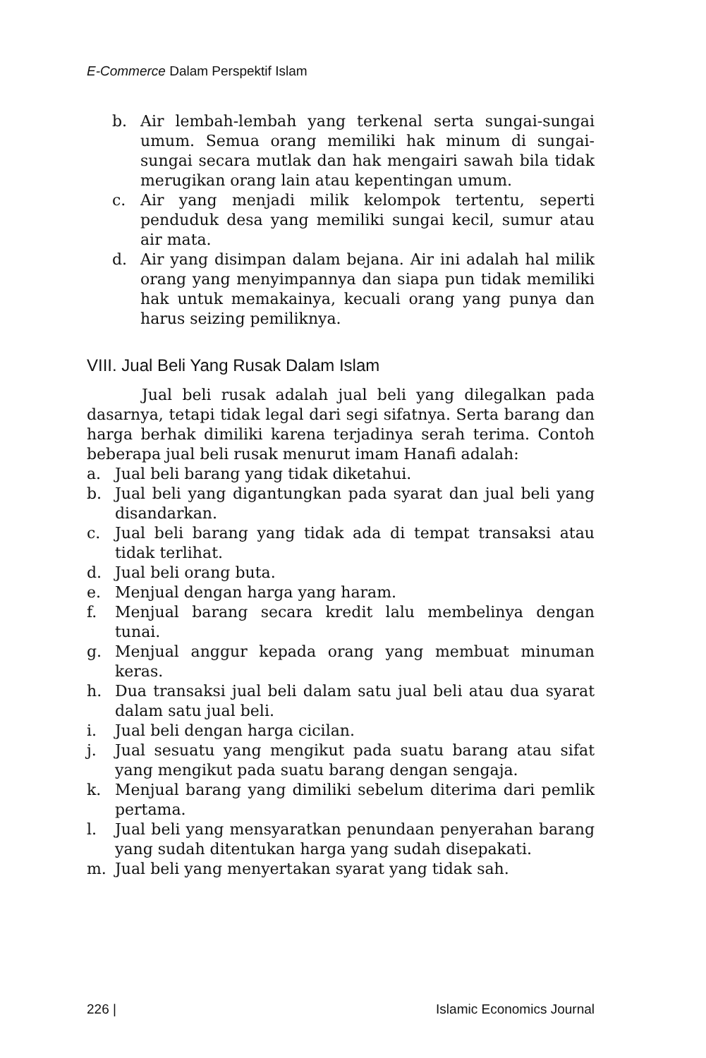E-Commerce Dalam Perspektif Islam
b. Air lembah-lembah yang terkenal serta sungai-sungai umum. Semua orang memiliki hak minum di sungai-sungai secara mutlak dan hak mengairi sawah bila tidak merugikan orang lain atau kepentingan umum.
c. Air yang menjadi milik kelompok tertentu, seperti penduduk desa yang memiliki sungai kecil, sumur atau air mata.
d. Air yang disimpan dalam bejana. Air ini adalah hal milik orang yang menyimpannya dan siapa pun tidak memiliki hak untuk memakainya, kecuali orang yang punya dan harus seizing pemiliknya.
VIII. Jual Beli Yang Rusak Dalam Islam
Jual beli rusak adalah jual beli yang dilegalkan pada dasarnya, tetapi tidak legal dari segi sifatnya. Serta barang dan harga berhak dimiliki karena terjadinya serah terima. Contoh beberapa jual beli rusak menurut imam Hanafi adalah:
a. Jual beli barang yang tidak diketahui.
b. Jual beli yang digantungkan pada syarat dan jual beli yang disandarkan.
c. Jual beli barang yang tidak ada di tempat transaksi atau tidak terlihat.
d. Jual beli orang buta.
e. Menjual dengan harga yang haram.
f. Menjual barang secara kredit lalu membelinya dengan tunai.
g. Menjual anggur kepada orang yang membuat minuman keras.
h. Dua transaksi jual beli dalam satu jual beli atau dua syarat dalam satu jual beli.
i. Jual beli dengan harga cicilan.
j. Jual sesuatu yang mengikut pada suatu barang atau sifat yang mengikut pada suatu barang dengan sengaja.
k. Menjual barang yang dimiliki sebelum diterima dari pemlik pertama.
l. Jual beli yang mensyaratkan penundaan penyerahan barang yang sudah ditentukan harga yang sudah disepakati.
m. Jual beli yang menyertakan syarat yang tidak sah.
226 | Islamic Economics Journal